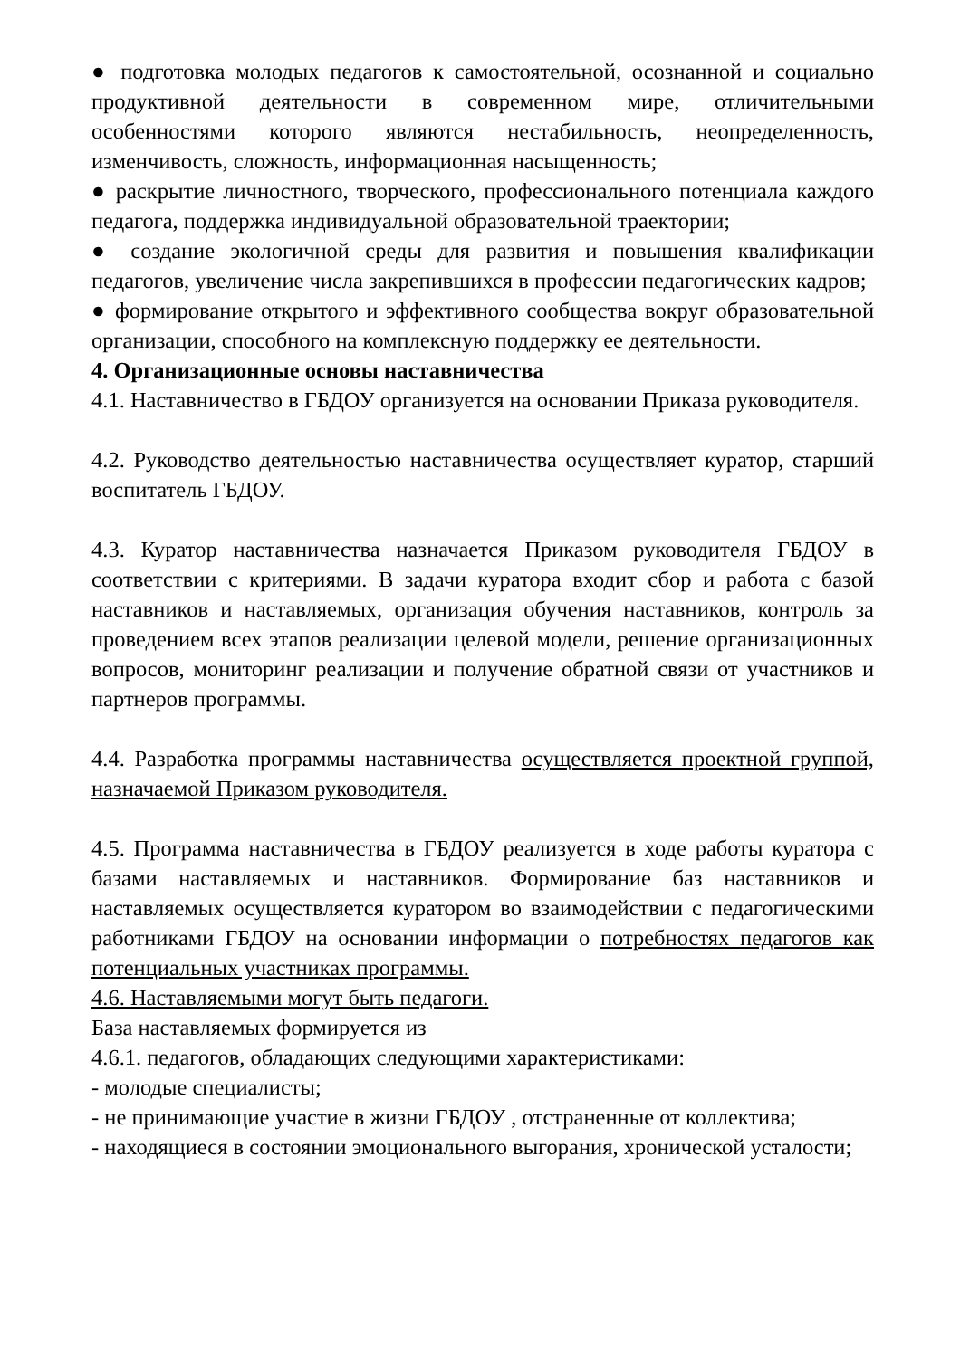● подготовка молодых педагогов к самостоятельной, осознанной и социально продуктивной деятельности в современном мире, отличительными особенностями которого являются нестабильность, неопределенность, изменчивость, сложность, информационная насыщенность;
● раскрытие личностного, творческого, профессионального потенциала каждого педагога, поддержка индивидуальной образовательной траектории;
● создание экологичной среды для развития и повышения квалификации педагогов, увеличение числа закрепившихся в профессии педагогических кадров;
● формирование открытого и эффективного сообщества вокруг образовательной организации, способного на комплексную поддержку ее деятельности.
4. Организационные основы наставничества
4.1. Наставничество в ГБДОУ организуется на основании Приказа руководителя.
4.2. Руководство деятельностью наставничества осуществляет куратор, старший воспитатель ГБДОУ.
4.3. Куратор наставничества назначается Приказом руководителя ГБДОУ в соответствии с критериями. В задачи куратора входит сбор и работа с базой наставников и наставляемых, организация обучения наставников, контроль за проведением всех этапов реализации целевой модели, решение организационных вопросов, мониторинг реализации и получение обратной связи от участников и партнеров программы.
4.4. Разработка программы наставничества осуществляется проектной группой, назначаемой Приказом руководителя.
4.5. Программа наставничества в ГБДОУ реализуется в ходе работы куратора с базами наставляемых и наставников. Формирование баз наставников и наставляемых осуществляется куратором во взаимодействии с педагогическими работниками ГБДОУ на основании информации о потребностях педагогов как потенциальных участниках программы.
4.6. Наставляемыми могут быть педагоги.
База наставляемых формируется из
4.6.1. педагогов, обладающих следующими характеристиками:
- молодые специалисты;
- не принимающие участие в жизни ГБДОУ , отстраненные от коллектива;
- находящиеся в состоянии эмоционального выгорания, хронической усталости;